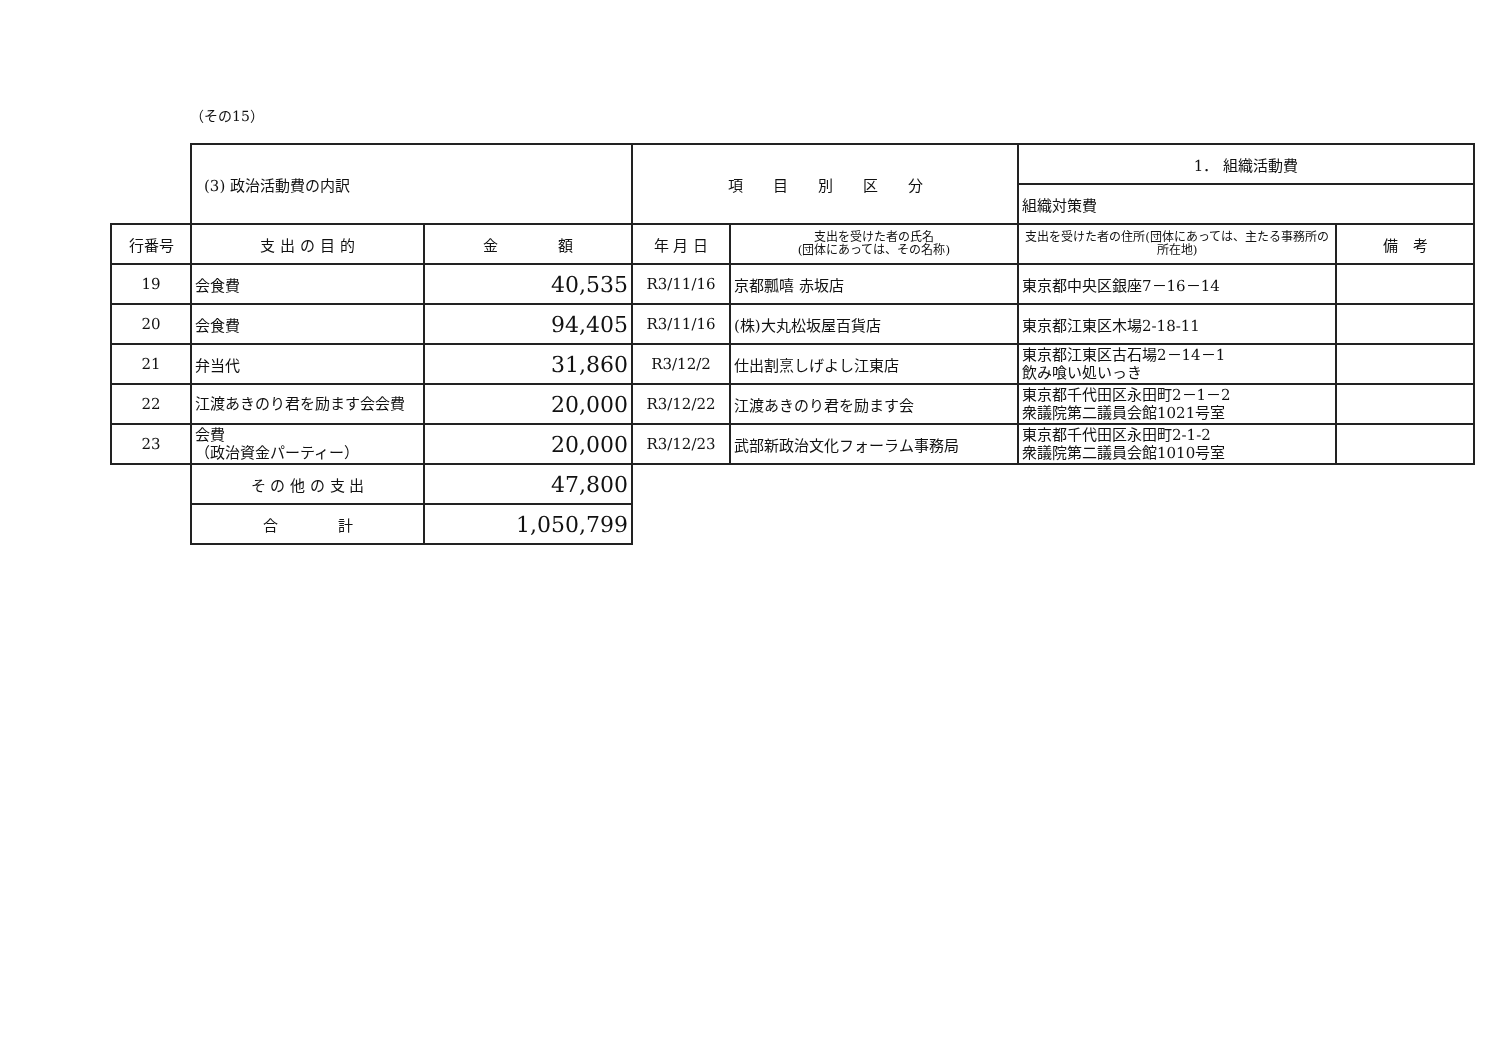（その15）
| | (3) 政治活動費の内訳 | | 項 目 別 区 分 | | 1． 組織活動費 | |
| | | | | | 組織対策費 | |
| 行番号 | 支 出 の 目 的 | 金 額 | 年 月 日 | 支出を受けた者の氏名 (団体にあっては、その名称) | 支出を受けた者の住所(団体にあっては、主たる事務所の所在地) | 備 考 |
| 19 | 会食費 | 40,535 | R3/11/16 | 京都瓢嘻 赤坂店 | 東京都中央区銀座7－16－14 | |
| 20 | 会食費 | 94,405 | R3/11/16 | (株)大丸松坂屋百貨店 | 東京都江東区木場2-18-11 | |
| 21 | 弁当代 | 31,860 | R3/12/2 | 仕出割烹しげよし江東店 | 東京都江東区古石場2－14－1 飲み喰い処いっき | |
| 22 | 江渡あきのり君を励ます会会費 | 20,000 | R3/12/22 | 江渡あきのり君を励ます会 | 東京都千代田区永田町2－1－2 衆議院第二議員会館1021号室 | |
| 23 | 会費 （政治資金パーティー） | 20,000 | R3/12/23 | 武部新政治文化フォーラム事務局 | 東京都千代田区永田町2-1-2 衆議院第二議員会館1010号室 | |
| | そ の 他 の 支 出 | 47,800 | | | | |
| | 合 計 | 1,050,799 | | | | |